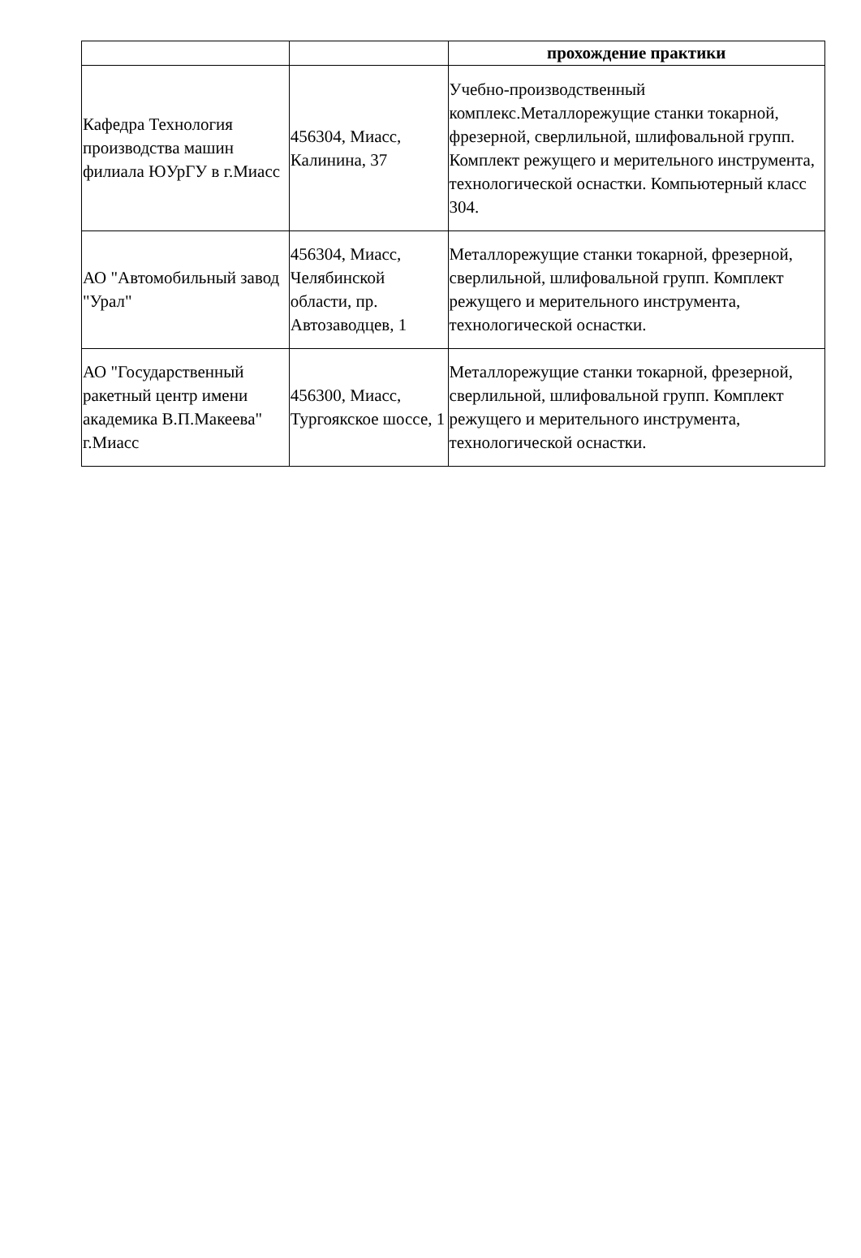| | | прохождение практики |
| --- | --- | --- |
| Кафедра Технология производства машин филиала ЮУрГУ в г.Миасс | 456304, Миасс, Калинина, 37 | Учебно-производственный комплекс.Металлорежущие станки токарной, фрезерной, сверлильной, шлифовальной групп. Комплект режущего и мерительного инструмента, технологической оснастки. Компьютерный класс 304. |
| АО "Автомобильный завод "Урал" | 456304, Миасс, Челябинской области, пр. Автозаводцев, 1 | Металлорежущие станки токарной, фрезерной, сверлильной, шлифовальной групп. Комплект режущего и мерительного инструмента, технологической оснастки. |
| АО "Государственный ракетный центр имени академика В.П.Макеева" г.Миасс | 456300, Миасс, Тургоякское шоссе, 1 | Металлорежущие станки токарной, фрезерной, сверлильной, шлифовальной групп. Комплект режущего и мерительного инструмента, технологической оснастки. |